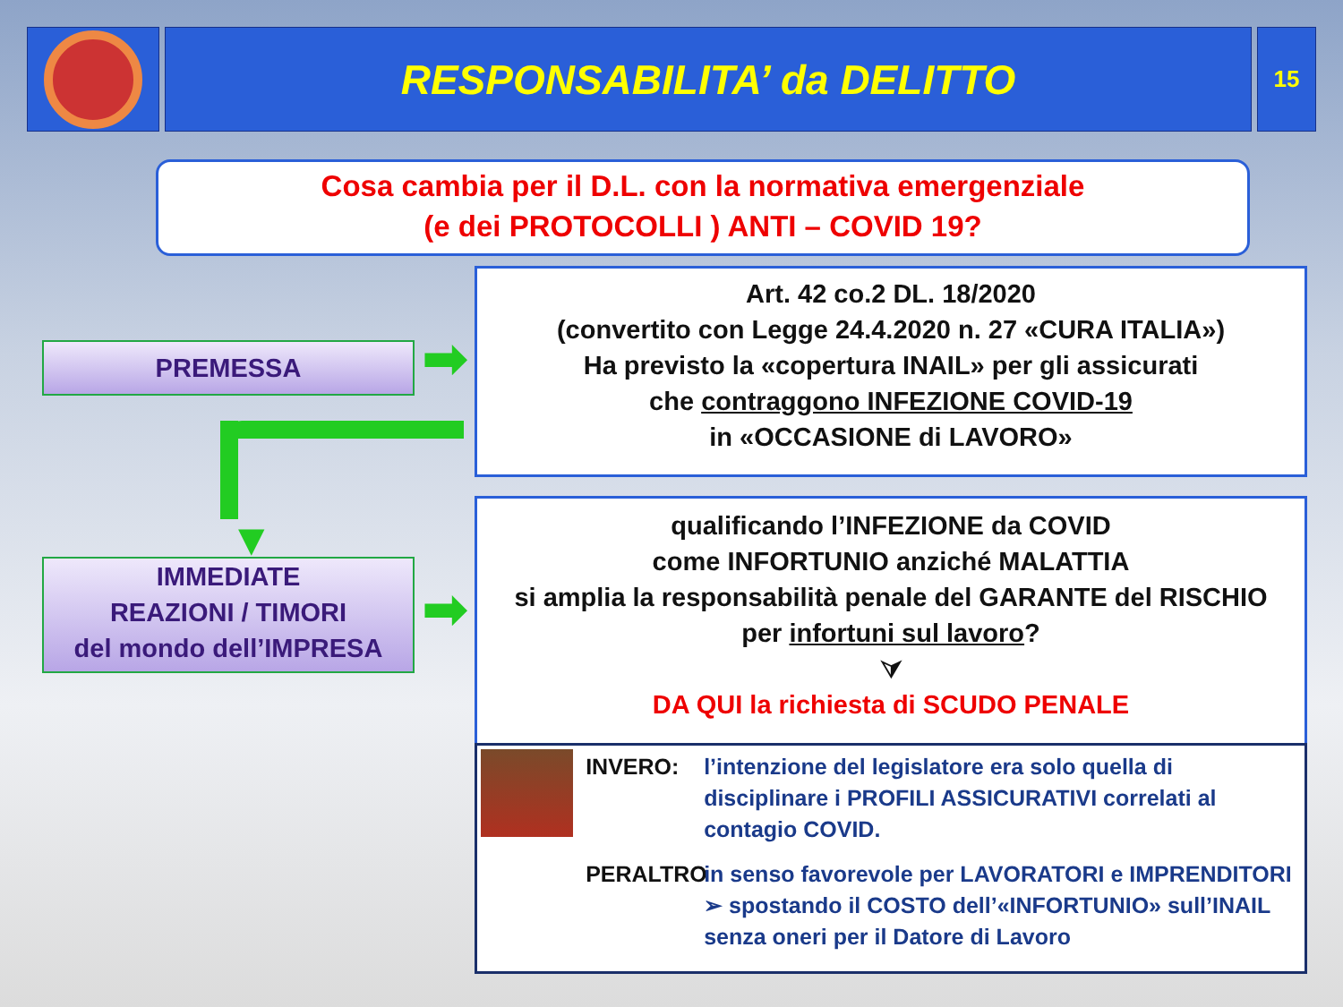RESPONSABILITA’ da DELITTO
15
Cosa cambia per il D.L. con la normativa emergenziale
(e dei PROTOCOLLI ) ANTI – COVID 19?
PREMESSA ➡
Art. 42 co.2 DL. 18/2020
(convertito con Legge 24.4.2020 n. 27 «CURA ITALIA»)
Ha previsto la «copertura INAIL» per gli assicurati
che contraggono INFEZIONE COVID-19
in «OCCASIONE di LAVORO»
▼
IMMEDIATE
REAZIONI / TIMORI
del mondo dell’IMPRESA
➡
qualificando l’INFEZIONE da COVID
come INFORTUNIO anziché MALATTIA
si amplia la responsabilità penale del GARANTE del RISCHIO
per infortuni sul lavoro?
⮛
DA QUI la richiesta di SCUDO PENALE
INVERO:
l’intenzione del legislatore era solo quella di disciplinare i PROFILI ASSICURATIVI correlati al contagio COVID.
PERALTRO
in senso favorevole per LAVORATORI e IMPRENDITORI ➢ spostando il COSTO dell’«INFORTUNIO» sull’INAIL senza oneri per il Datore di Lavoro